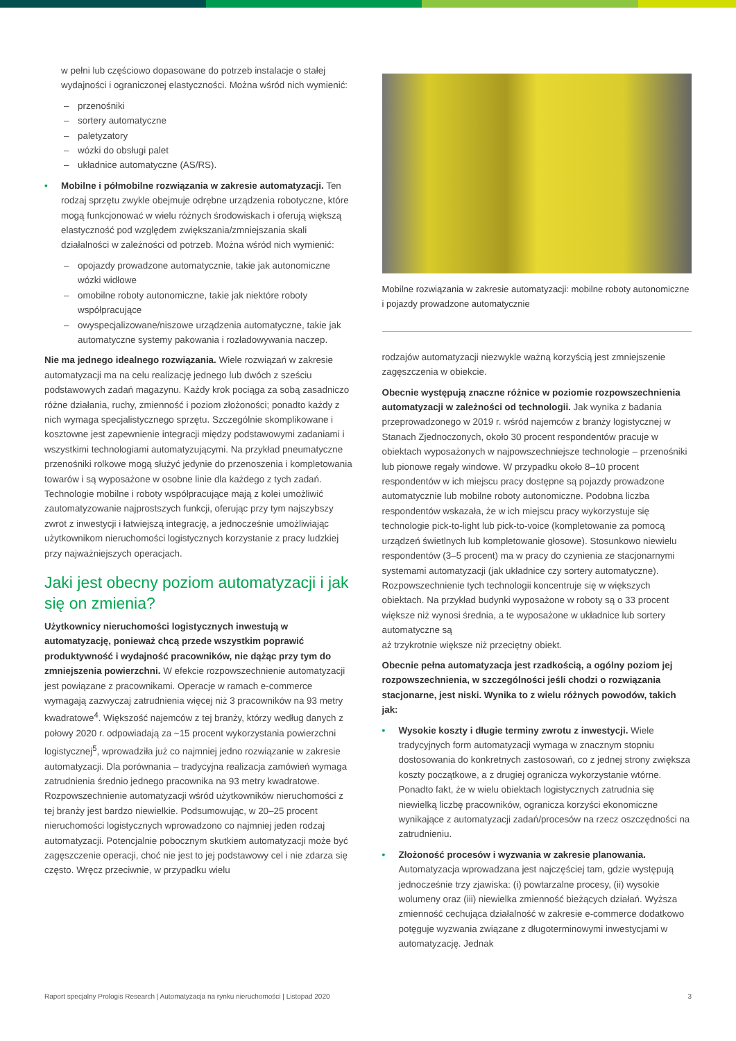w pełni lub częściowo dopasowane do potrzeb instalacje o stałej wydajności i ograniczonej elastyczności. Można wśród nich wymienić:
– przenośniki
– sortery automatyczne
– paletyzatory
– wózki do obsługi palet
– układnice automatyczne (AS/RS).
• Mobilne i półmobilne rozwiązania w zakresie automatyzacji. Ten rodzaj sprzętu zwykle obejmuje odrębne urządzenia robotyczne, które mogą funkcjonować w wielu różnych środowiskach i oferują większą elastyczność pod względem zwiększania/zmniejszania skali działalności w zależności od potrzeb. Można wśród nich wymienić:
– opojazdy prowadzone automatycznie, takie jak autonomiczne wózki widłowe
– omobilne roboty autonomiczne, takie jak niektóre roboty współpracujące
– owyspecjalizowane/niszowe urządzenia automatyczne, takie jak automatyczne systemy pakowania i rozładowywania naczep.
Nie ma jednego idealnego rozwiązania. Wiele rozwiązań w zakresie automatyzacji ma na celu realizację jednego lub dwóch z sześciu podstawowych zadań magazynu. Każdy krok pociąga za sobą zasadniczo różne działania, ruchy, zmienność i poziom złożoności; ponadto każdy z nich wymaga specjalistycznego sprzętu. Szczególnie skomplikowane i kosztowne jest zapewnienie integracji między podstawowymi zadaniami i wszystkimi technologiami automatyzującymi. Na przykład pneumatyczne przenośniki rolkowe mogą służyć jedynie do przenoszenia i kompletowania towarów i są wyposażone w osobne linie dla każdego z tych zadań. Technologie mobilne i roboty współpracujące mają z kolei umożliwić zautomatyzowanie najprostszych funkcji, oferując przy tym najszybszy zwrot z inwestycji i łatwiejszą integrację, a jednocześnie umożliwiając użytkownikom nieruchomości logistycznych korzystanie z pracy ludzkiej przy najważniejszych operacjach.
Jaki jest obecny poziom automatyzacji i jak się on zmienia?
Użytkownicy nieruchomości logistycznych inwestują w automatyzację, ponieważ chcą przede wszystkim poprawić produktywność i wydajność pracowników, nie dążąc przy tym do zmniejszenia powierzchni. W efekcie rozpowszechnienie automatyzacji jest powiązane z pracownikami. Operacje w ramach e-commerce wymagają zazwyczaj zatrudnienia więcej niż 3 pracowników na 93 metry kwadratowe<sup>4</sup>. Większość najemców z tej branży, którzy według danych z połowy 2020 r. odpowiadają za ~15 procent wykorzystania powierzchni logistycznej<sup>5</sup>, wprowadziła już co najmniej jedno rozwiązanie w zakresie automatyzacji. Dla porównania – tradycyjna realizacja zamówień wymaga zatrudnienia średnio jednego pracownika na 93 metry kwadratowe. Rozpowszechnienie automatyzacji wśród użytkowników nieruchomości z tej branży jest bardzo niewielkie. Podsumowując, w 20–25 procent nieruchomości logistycznych wprowadzono co najmniej jeden rodzaj automatyzacji. Potencjalnie pobocznym skutkiem automatyzacji może być zagęszczenie operacji, choć nie jest to jej podstawowy cel i nie zdarza się często. Wręcz przeciwnie, w przypadku wielu
Mobilne rozwiązania w zakresie automatyzacji: mobilne roboty autonomiczne i pojazdy prowadzone automatycznie
rodzajów automatyzacji niezwykle ważną korzyścią jest zmniejszenie zagęszczenia w obiekcie.
Obecnie występują znaczne różnice w poziomie rozpowszechnienia automatyzacji w zależności od technologii. Jak wynika z badania przeprowadzonego w 2019 r. wśród najemców z branży logistycznej w Stanach Zjednoczonych, około 30 procent respondentów pracuje w obiektach wyposażonych w najpowszechniejsze technologie – przenośniki lub pionowe regały windowe. W przypadku około 8–10 procent respondentów w ich miejscu pracy dostępne są pojazdy prowadzone automatycznie lub mobilne roboty autonomiczne. Podobna liczba respondentów wskazała, że w ich miejscu pracy wykorzystuje się technologie pick-to-light lub pick-to-voice (kompletowanie za pomocą urządzeń świetlnych lub kompletowanie głosowe). Stosunkowo niewielu respondentów (3–5 procent) ma w pracy do czynienia ze stacjonarnymi systemami automatyzacji (jak układnice czy sortery automatyczne). Rozpowszechnienie tych technologii koncentruje się w większych obiektach. Na przykład budynki wyposażone w roboty są o 33 procent większe niż wynosi średnia, a te wyposażone w układnice lub sortery automatyczne są
aż trzykrotnie większe niż przeciętny obiekt.
Obecnie pełna automatyzacja jest rzadkością, a ogólny poziom jej rozpowszechnienia, w szczególności jeśli chodzi o rozwiązania stacjonarne, jest niski. Wynika to z wielu różnych powodów, takich jak:
• Wysokie koszty i długie terminy zwrotu z inwestycji. Wiele tradycyjnych form automatyzacji wymaga w znacznym stopniu dostosowania do konkretnych zastosowań, co z jednej strony zwiększa koszty początkowe, a z drugiej ogranicza wykorzystanie wtórne. Ponadto fakt, że w wielu obiektach logistycznych zatrudnia się niewielką liczbę pracowników, ogranicza korzyści ekonomiczne wynikające z automatyzacji zadań/procesów na rzecz oszczędności na zatrudnieniu.
• Złożoność procesów i wyzwania w zakresie planowania. Automatyzacja wprowadzana jest najczęściej tam, gdzie występują jednocześnie trzy zjawiska: (i) powtarzalne procesy, (ii) wysokie wolumeny oraz (iii) niewielka zmienność bieżących działań. Wyższa zmienność cechująca działalność w zakresie e-commerce dodatkowo potęguje wyzwania związane z długoterminowymi inwestycjami w automatyzację. Jednak
Raport specjalny Prologis Research | Automatyzacja na rynku nieruchomości | Listopad 2020 3